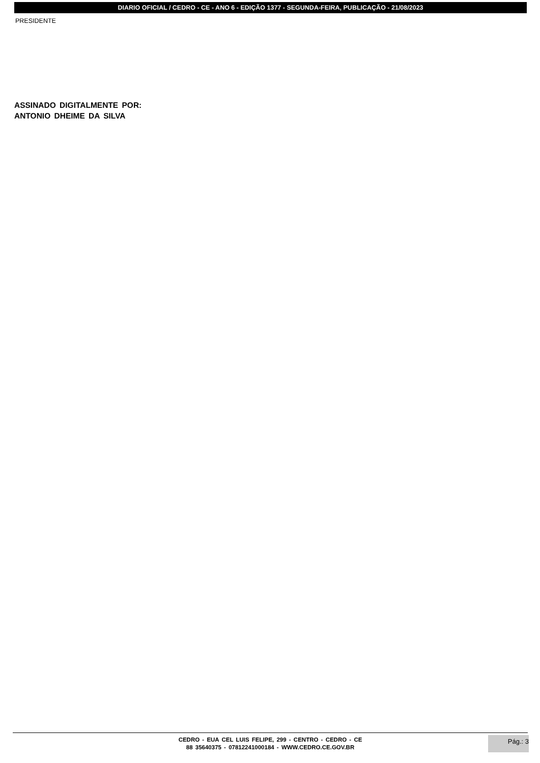DIARIO OFICIAL / CEDRO - CE - ANO 6 - EDIÇÃO 1377 - SEGUNDA-FEIRA, PUBLICAÇÃO - 21/08/2023
PRESIDENTE
ASSINADO DIGITALMENTE POR:
ANTONIO DHEIME DA SILVA
CEDRO - EUA CEL LUIS FELIPE, 299 - CENTRO - CEDRO - CE
88 35640375 - 07812241000184 - WWW.CEDRO.CE.GOV.BR
Pág.: 3